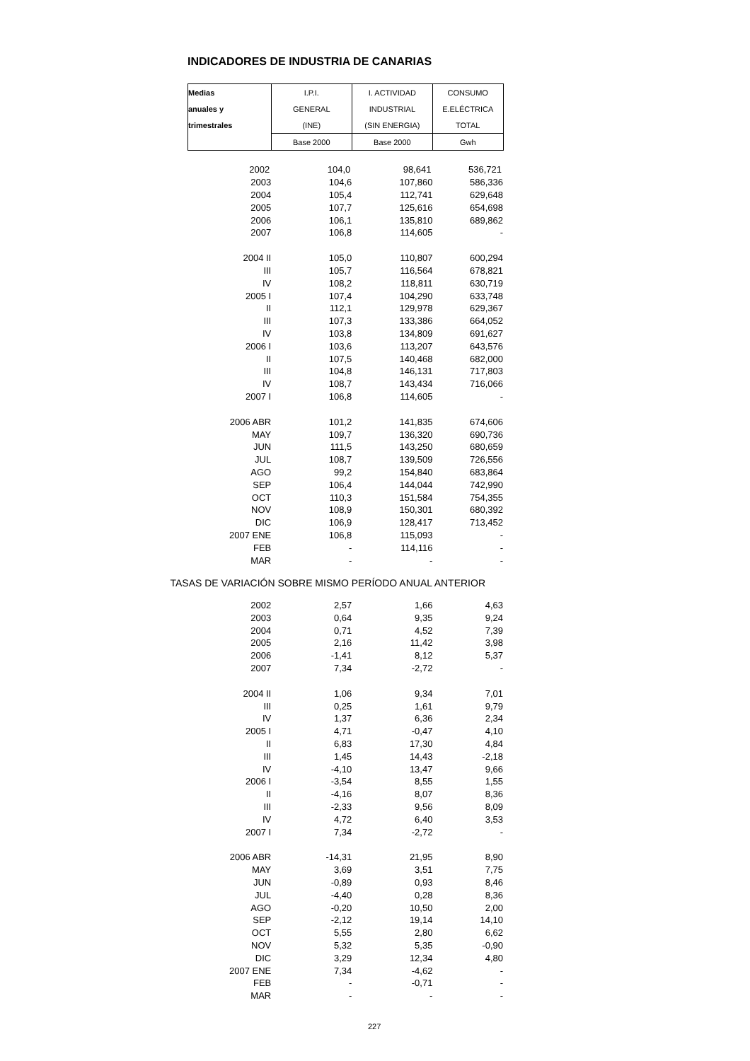INDICADORES DE INDUSTRIA DE CANARIAS
| Medias | I.P.I. | I. ACTIVIDAD | CONSUMO |
| --- | --- | --- | --- |
| anuales y | GENERAL | INDUSTRIAL | E.ELÉCTRICA |
| trimestrales | (INE) | (SIN ENERGIA) | TOTAL |
| | Base 2000 | Base 2000 | Gwh |
| 2002 | 104,0 | 98,641 | 536,721 |
| 2003 | 104,6 | 107,860 | 586,336 |
| 2004 | 105,4 | 112,741 | 629,648 |
| 2005 | 107,7 | 125,616 | 654,698 |
| 2006 | 106,1 | 135,810 | 689,862 |
| 2007 | 106,8 | 114,605 | - |
| 2004 II | 105,0 | 110,807 | 600,294 |
| III | 105,7 | 116,564 | 678,821 |
| IV | 108,2 | 118,811 | 630,719 |
| 2005 I | 107,4 | 104,290 | 633,748 |
| II | 112,1 | 129,978 | 629,367 |
| III | 107,3 | 133,386 | 664,052 |
| IV | 103,8 | 134,809 | 691,627 |
| 2006 I | 103,6 | 113,207 | 643,576 |
| II | 107,5 | 140,468 | 682,000 |
| III | 104,8 | 146,131 | 717,803 |
| IV | 108,7 | 143,434 | 716,066 |
| 2007 I | 106,8 | 114,605 | - |
| 2006 ABR | 101,2 | 141,835 | 674,606 |
| MAY | 109,7 | 136,320 | 690,736 |
| JUN | 111,5 | 143,250 | 680,659 |
| JUL | 108,7 | 139,509 | 726,556 |
| AGO | 99,2 | 154,840 | 683,864 |
| SEP | 106,4 | 144,044 | 742,990 |
| OCT | 110,3 | 151,584 | 754,355 |
| NOV | 108,9 | 150,301 | 680,392 |
| DIC | 106,9 | 128,417 | 713,452 |
| 2007 ENE | 106,8 | 115,093 | - |
| FEB | - | 114,116 | - |
| MAR | - | - | - |
| TASAS DE VARIACIÓN SOBRE MISMO PERÍODO ANUAL ANTERIOR | | | |
| 2002 | 2,57 | 1,66 | 4,63 |
| 2003 | 0,64 | 9,35 | 9,24 |
| 2004 | 0,71 | 4,52 | 7,39 |
| 2005 | 2,16 | 11,42 | 3,98 |
| 2006 | -1,41 | 8,12 | 5,37 |
| 2007 | 7,34 | -2,72 | - |
| 2004 II | 1,06 | 9,34 | 7,01 |
| III | 0,25 | 1,61 | 9,79 |
| IV | 1,37 | 6,36 | 2,34 |
| 2005 I | 4,71 | -0,47 | 4,10 |
| II | 6,83 | 17,30 | 4,84 |
| III | 1,45 | 14,43 | -2,18 |
| IV | -4,10 | 13,47 | 9,66 |
| 2006 I | -3,54 | 8,55 | 1,55 |
| II | -4,16 | 8,07 | 8,36 |
| III | -2,33 | 9,56 | 8,09 |
| IV | 4,72 | 6,40 | 3,53 |
| 2007 I | 7,34 | -2,72 | - |
| 2006 ABR | -14,31 | 21,95 | 8,90 |
| MAY | 3,69 | 3,51 | 7,75 |
| JUN | -0,89 | 0,93 | 8,46 |
| JUL | -4,40 | 0,28 | 8,36 |
| AGO | -0,20 | 10,50 | 2,00 |
| SEP | -2,12 | 19,14 | 14,10 |
| OCT | 5,55 | 2,80 | 6,62 |
| NOV | 5,32 | 5,35 | -0,90 |
| DIC | 3,29 | 12,34 | 4,80 |
| 2007 ENE | 7,34 | -4,62 | - |
| FEB | - | -0,71 | - |
| MAR | - | - | - |
227